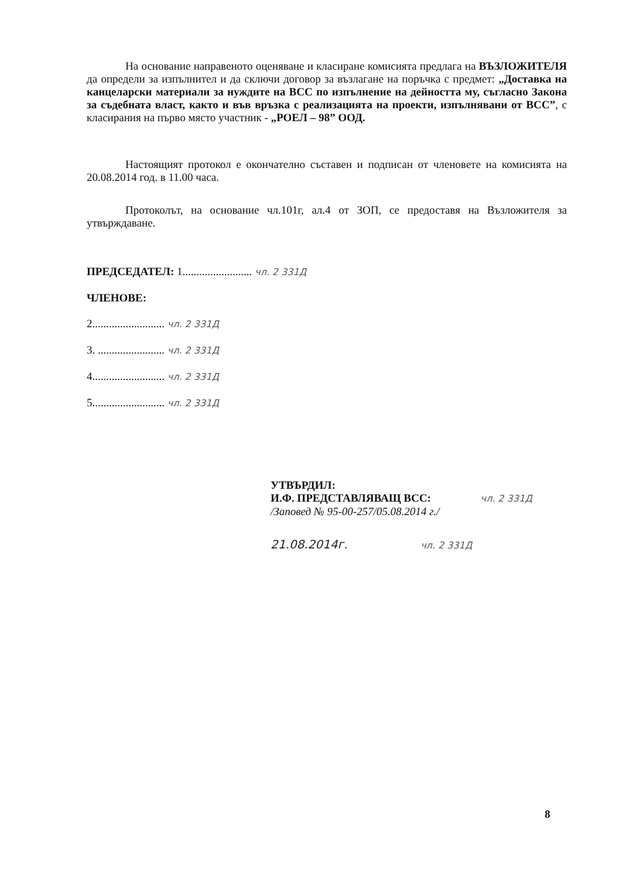На основание направеното оценяване и класиране комисията предлага на ВЪЗЛОЖИТЕЛЯ да определи за изпълнител и да сключи договор за възлагане на поръчка с предмет: „Доставка на канцеларски материали за нуждите на ВСС по изпълнение на дейността му, съгласно Закона за съдебната власт, както и във връзка с реализацията на проекти, изпълнявани от ВСС”, с класирания на първо място участник - „РОЕЛ – 98” ООД.
Настоящият протокол е окончателно съставен и подписан от членовете на комисията на 20.08.2014 год. в 11.00 часа.
Протоколът, на основание чл.101г, ал.4 от ЗОП, се предоставя на Възложителя за утвърждаване.
ПРЕДСЕДАТЕЛ: 1......................... чл. 2 331Д
ЧЛЕНОВЕ:
2.......................... чл. 2 331Д
3. ........................ чл. 2 331Д
4.......................... чл. 2 331Д
5.......................... чл. 2 331Д
УТВЪРДИЛ:
И.Ф. ПРЕДСТАВЛЯВАЩ ВСС: чл. 2 331Д
/Заповед № 95-00-257/05.08.2014 г./
21.08.2014г. чл. 2 331Д
8